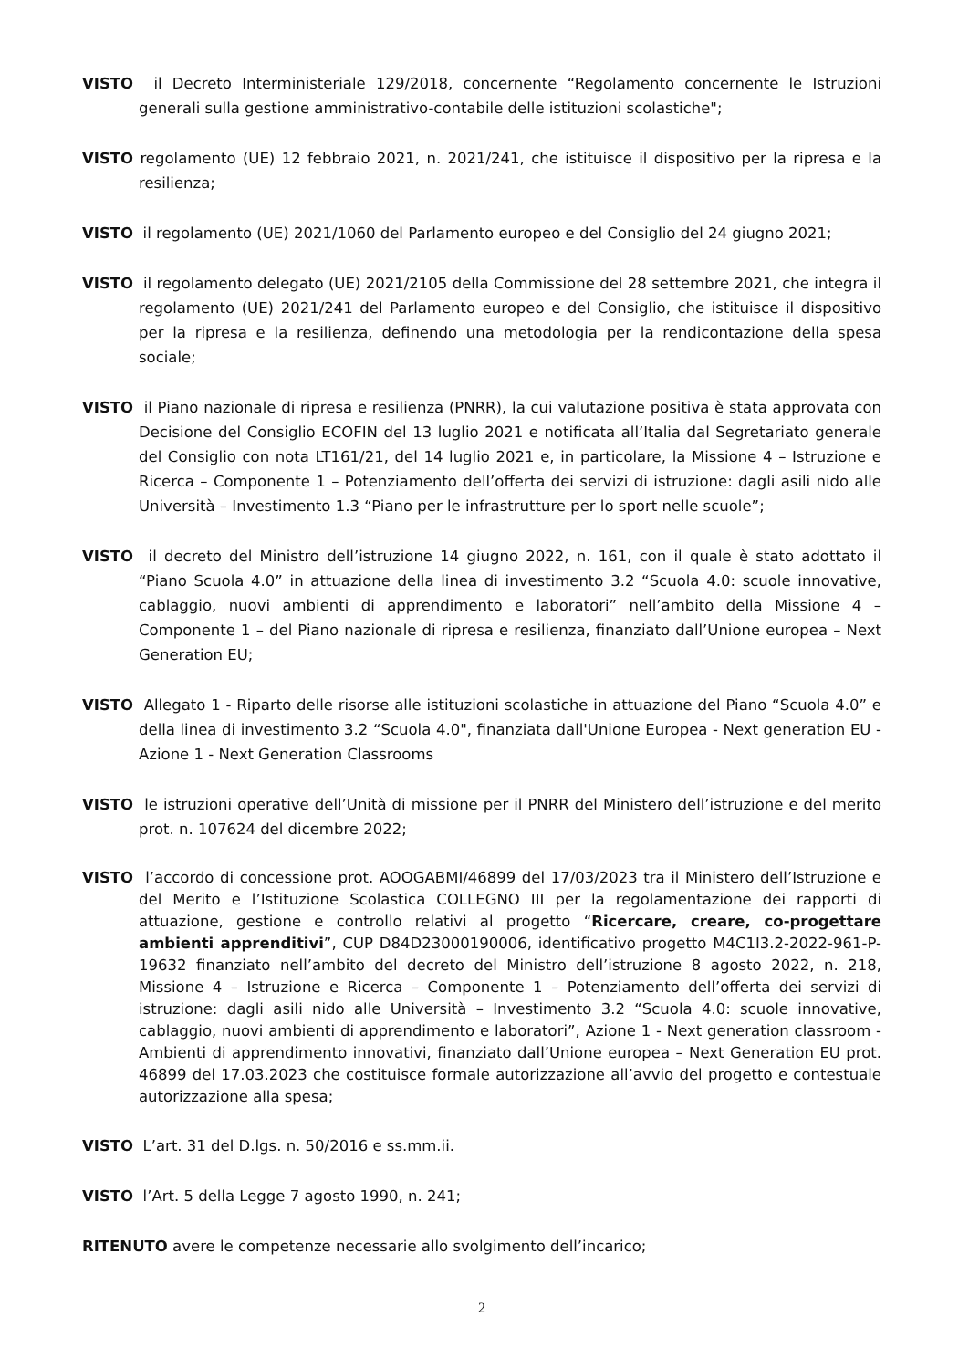VISTO il Decreto Interministeriale 129/2018, concernente “Regolamento concernente le Istruzioni generali sulla gestione amministrativo-contabile delle istituzioni scolastiche";
VISTO regolamento (UE) 12 febbraio 2021, n. 2021/241, che istituisce il dispositivo per la ripresa e la resilienza;
VISTO il regolamento (UE) 2021/1060 del Parlamento europeo e del Consiglio del 24 giugno 2021;
VISTO il regolamento delegato (UE) 2021/2105 della Commissione del 28 settembre 2021, che integra il regolamento (UE) 2021/241 del Parlamento europeo e del Consiglio, che istituisce il dispositivo per la ripresa e la resilienza, definendo una metodologia per la rendicontazione della spesa sociale;
VISTO il Piano nazionale di ripresa e resilienza (PNRR), la cui valutazione positiva è stata approvata con Decisione del Consiglio ECOFIN del 13 luglio 2021 e notificata all’Italia dal Segretariato generale del Consiglio con nota LT161/21, del 14 luglio 2021 e, in particolare, la Missione 4 – Istruzione e Ricerca – Componente 1 – Potenziamento dell’offerta dei servizi di istruzione: dagli asili nido alle Università – Investimento 1.3 “Piano per le infrastrutture per lo sport nelle scuole”;
VISTO il decreto del Ministro dell’istruzione 14 giugno 2022, n. 161, con il quale è stato adottato il “Piano Scuola 4.0” in attuazione della linea di investimento 3.2 “Scuola 4.0: scuole innovative, cablaggio, nuovi ambienti di apprendimento e laboratori” nell’ambito della Missione 4 – Componente 1 – del Piano nazionale di ripresa e resilienza, finanziato dall’Unione europea – Next Generation EU;
VISTO Allegato 1 - Riparto delle risorse alle istituzioni scolastiche in attuazione del Piano “Scuola 4.0” e della linea di investimento 3.2 “Scuola 4.0", finanziata dall'Unione Europea - Next generation EU - Azione 1 - Next Generation Classrooms
VISTO le istruzioni operative dell’Unità di missione per il PNRR del Ministero dell’istruzione e del merito prot. n. 107624 del dicembre 2022;
VISTO l’accordo di concessione prot. AOOGABMI/46899 del 17/03/2023 tra il Ministero dell’Istruzione e del Merito e l’Istituzione Scolastica COLLEGNO III per la regolamentazione dei rapporti di attuazione, gestione e controllo relativi al progetto “Ricercare, creare, co-progettare ambienti apprenditivi”, CUP D84D23000190006, identificativo progetto M4C1I3.2-2022-961-P-19632 finanziato nell’ambito del decreto del Ministro dell’istruzione 8 agosto 2022, n. 218, Missione 4 – Istruzione e Ricerca – Componente 1 – Potenziamento dell’offerta dei servizi di istruzione: dagli asili nido alle Università – Investimento 3.2 “Scuola 4.0: scuole innovative, cablaggio, nuovi ambienti di apprendimento e laboratori”, Azione 1 - Next generation classroom - Ambienti di apprendimento innovativi, finanziato dall’Unione europea – Next Generation EU prot. 46899 del 17.03.2023 che costituisce formale autorizzazione all’avvio del progetto e contestuale autorizzazione alla spesa;
VISTO L’art. 31 del D.lgs. n. 50/2016 e ss.mm.ii.
VISTO l’Art. 5 della Legge 7 agosto 1990, n. 241;
RITENUTO avere le competenze necessarie allo svolgimento dell’incarico;
2